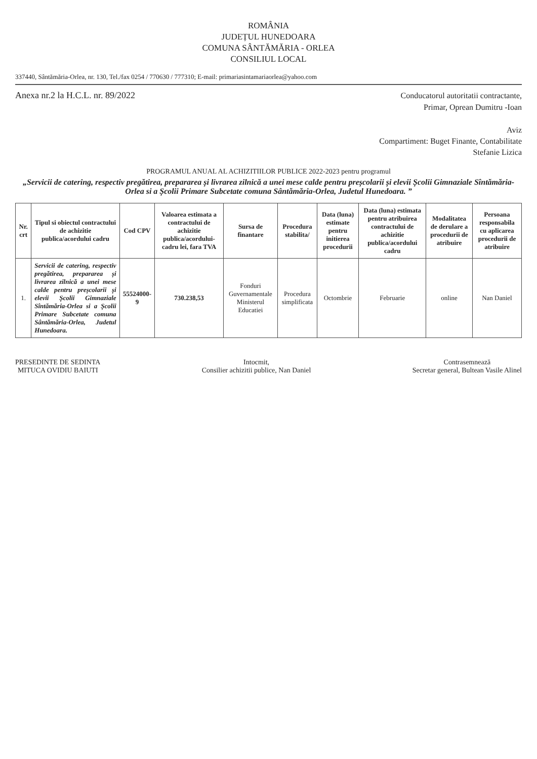ROMÂNIA
JUDEȚUL HUNEDOARA
COMUNA SÂNTĂMĂRIA - ORLEA
CONSILIUL LOCAL
337440, Sântămăria-Orlea, nr. 130, Tel./fax 0254 / 770630 / 777310; E-mail: primariasintamariaorlea@yahoo.com
Anexa nr.2 la H.C.L. nr. 89/2022
Conducatorul autoritatii contractante,
Primar, Oprean Dumitru -Ioan
Aviz
Compartiment: Buget Finante, Contabilitate
Stefanie Lizica
PROGRAMUL ANUAL AL ACHIZITIILOR PUBLICE 2022-2023 pentru programul
„Servicii de catering, respectiv pregătirea, prepararea și livrarea zilnică a unei mese calde pentru preșcolarii și elevii Școlii Gimnaziale Sîntămăria-Orlea si a Școlii Primare Subcetate comuna Sântămăria-Orlea, Judetul Hunedoara. ”
| Nr. crt | Tipul si obiectul contractului de achizitie publica/acordului cadru | Cod CPV | Valoarea estimata a contractului de achizitie publica/acordului-cadru lei, fara TVA | Sursa de finantare | Procedura stabilita/ | Data (luna) estimate pentru initierea procedurii | Data (luna) estimata pentru atribuirea contractului de achizitie publica/acordului cadru | Modalitatea de derulare a procedurii de atribuire | Persoana responsabila cu aplicarea procedurii de atribuire |
| --- | --- | --- | --- | --- | --- | --- | --- | --- | --- |
| 1. | Servicii de catering, respectiv pregătirea, prepararea și livrarea zilnică a unei mese calde pentru preșcolarii și elevii Școlii Gimnaziale Sîntămăria-Orlea si a Școlii Primare Subcetate comuna Sântămăria-Orlea, Judetul Hunedoara. | 55524000-9 | 730.238,53 | Fonduri Guvernamentale Ministerul Educatiei | Procedura simplificata | Octombrie | Februarie | online | Nan Daniel |
PRESEDINTE DE SEDINTA
MITUCA OVIDIU BAIUTI
Intocmit,
Consilier achizitii publice, Nan Daniel
Contrasemnează
Secretar general, Bultean Vasile Alinel